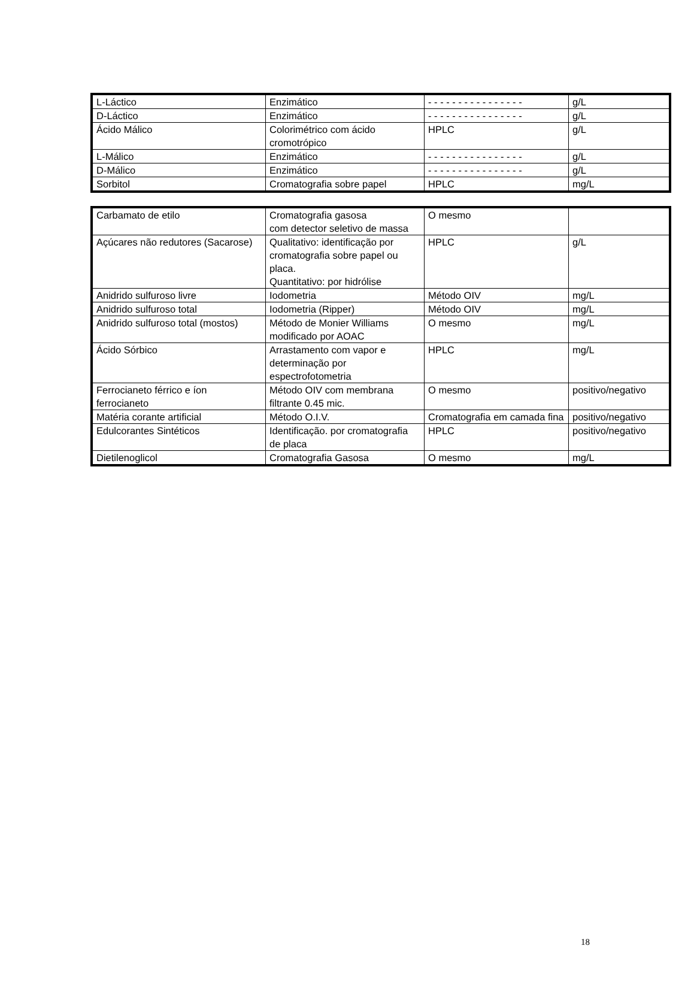| L-Láctico | Enzimático | - - - - - - - - - - - - - - - - | g/L |
| D-Láctico | Enzimático | - - - - - - - - - - - - - - - - | g/L |
| Ácido Málico | Colorimétrico com ácido cromotrópico | HPLC | g/L |
| L-Málico | Enzimático | - - - - - - - - - - - - - - - - | g/L |
| D-Málico | Enzimático | - - - - - - - - - - - - - - - - | g/L |
| Sorbitol | Cromatografia sobre papel | HPLC | mg/L |
| Carbamato de etilo | Cromatografia gasosa com detector seletivo de massa | O mesmo | |
| Açúcares não redutores (Sacarose) | Qualitativo: identificação por cromatografia sobre papel ou placa. Quantitativo: por hidrólise | HPLC | g/L |
| Anidrido sulfuroso livre | Iodometria | Método OIV | mg/L |
| Anidrido sulfuroso total | Iodometria (Ripper) | Método OIV | mg/L |
| Anidrido sulfuroso total (mostos) | Método de Monier Williams modificado por AOAC | O mesmo | mg/L |
| Ácido Sórbico | Arrastamento com vapor e determinação por espectrofotometria | HPLC | mg/L |
| Ferrocianeto férrico e íon ferrocianeto | Método OIV com membrana filtrante 0.45 mic. | O mesmo | positivo/negativo |
| Matéria corante artificial | Método O.I.V. | Cromatografia em camada fina | positivo/negativo |
| Edulcorantes Sintéticos | Identificação. por cromatografia de placa | HPLC | positivo/negativo |
| Dietilenoglicol | Cromatografia Gasosa | O mesmo | mg/L |
18